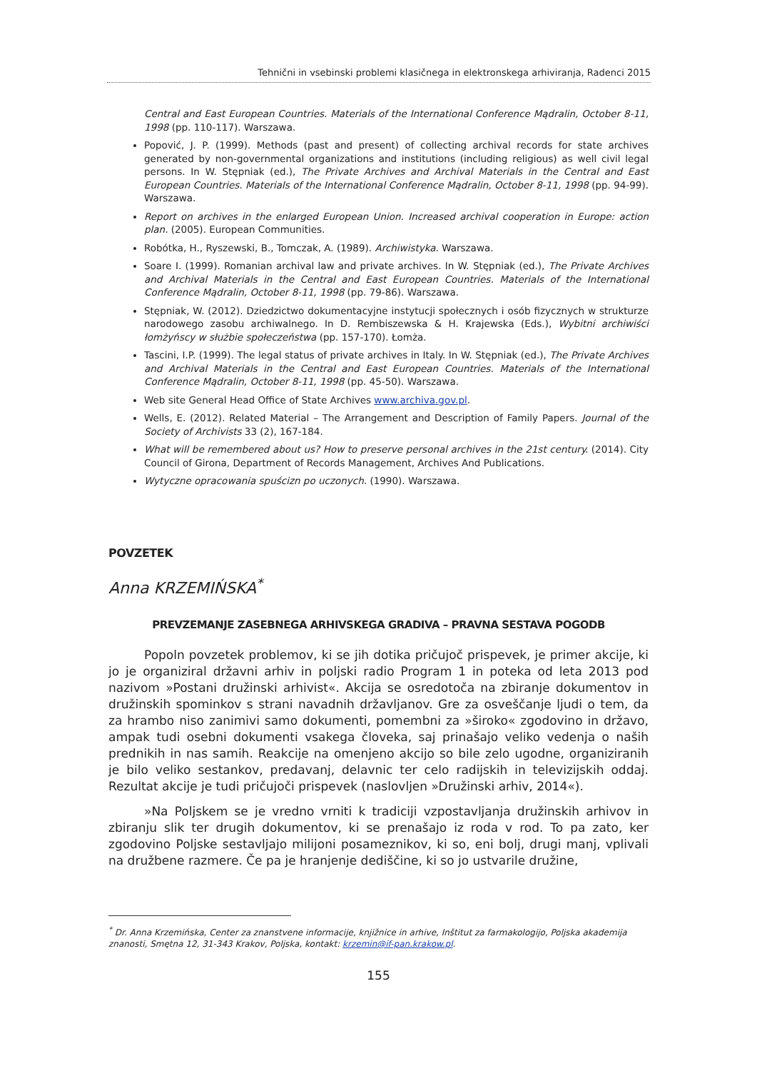Tehnični in vsebinski problemi klasičnega in elektronskega arhiviranja, Radenci 2015
Central and East European Countries. Materials of the International Conference Mądralin, October 8-11, 1998 (pp. 110-117). Warszawa.
Popović, J. P. (1999). Methods (past and present) of collecting archival records for state archives generated by non-governmental organizations and institutions (including religious) as well civil legal persons. In W. Stępniak (ed.), The Private Archives and Archival Materials in the Central and East European Countries. Materials of the International Conference Mądralin, October 8-11, 1998 (pp. 94-99). Warszawa.
Report on archives in the enlarged European Union. Increased archival cooperation in Europe: action plan. (2005). European Communities.
Robótka, H., Ryszewski, B., Tomczak, A. (1989). Archiwistyka. Warszawa.
Soare I. (1999). Romanian archival law and private archives. In W. Stępniak (ed.), The Private Archives and Archival Materials in the Central and East European Countries. Materials of the International Conference Mądralin, October 8-11, 1998 (pp. 79-86). Warszawa.
Stępniak, W. (2012). Dziedzictwo dokumentacyjne instytucji społecznych i osób fizycznych w strukturze narodowego zasobu archiwalnego. In D. Rembiszewska & H. Krajewska (Eds.), Wybitni archiwiści łomżyńscy w służbie społeczeństwa (pp. 157-170). Łomża.
Tascini, I.P. (1999). The legal status of private archives in Italy. In W. Stępniak (ed.), The Private Archives and Archival Materials in the Central and East European Countries. Materials of the International Conference Mądralin, October 8-11, 1998 (pp. 45-50). Warszawa.
Web site General Head Office of State Archives www.archiva.gov.pl.
Wells, E. (2012). Related Material – The Arrangement and Description of Family Papers. Journal of the Society of Archivists 33 (2), 167-184.
What will be remembered about us? How to preserve personal archives in the 21st century. (2014). City Council of Girona, Department of Records Management, Archives And Publications.
Wytyczne opracowania spuścizn po uczonych. (1990). Warszawa.
POVZETEK
Anna KRZEMIŃSKA<sup>*</sup>
PREVZEMANJE ZASEBNEGA ARHIVSKEGA GRADIVA – PRAVNA SESTAVA POGODB
Popoln povzetek problemov, ki se jih dotika pričujoč prispevek, je primer akcije, ki jo je organiziral državni arhiv in poljski radio Program 1 in poteka od leta 2013 pod nazivom »Postani družinski arhivist«. Akcija se osredotoča na zbiranje dokumentov in družinskih spominkov s strani navadnih državljanov. Gre za osveščanje ljudi o tem, da za hrambo niso zanimivi samo dokumenti, pomembni za »široko« zgodovino in državo, ampak tudi osebni dokumenti vsakega človeka, saj prinašajo veliko vedenja o naših prednikih in nas samih. Reakcije na omenjeno akcijo so bile zelo ugodne, organiziranih je bilo veliko sestankov, predavanj, delavnic ter celo radijskih in televizijskih oddaj. Rezultat akcije je tudi pričujoči prispevek (naslovljen »Družinski arhiv, 2014«).
»Na Poljskem se je vredno vrniti k tradiciji vzpostavljanja družinskih arhivov in zbiranju slik ter drugih dokumentov, ki se prenašajo iz roda v rod. To pa zato, ker zgodovino Poljske sestavljajo milijoni posameznikov, ki so, eni bolj, drugi manj, vplivali na družbene razmere. Če pa je hranjenje dediščine, ki so jo ustvarile družine,
<sup>*</sup> Dr. Anna Krzemińska, Center za znanstvene informacije, knjižnice in arhive, Inštitut za farmakologijo, Poljska akademija znanosti, Smętna 12, 31-343 Krakov, Poljska, kontakt: krzemin@if-pan.krakow.pl.
155